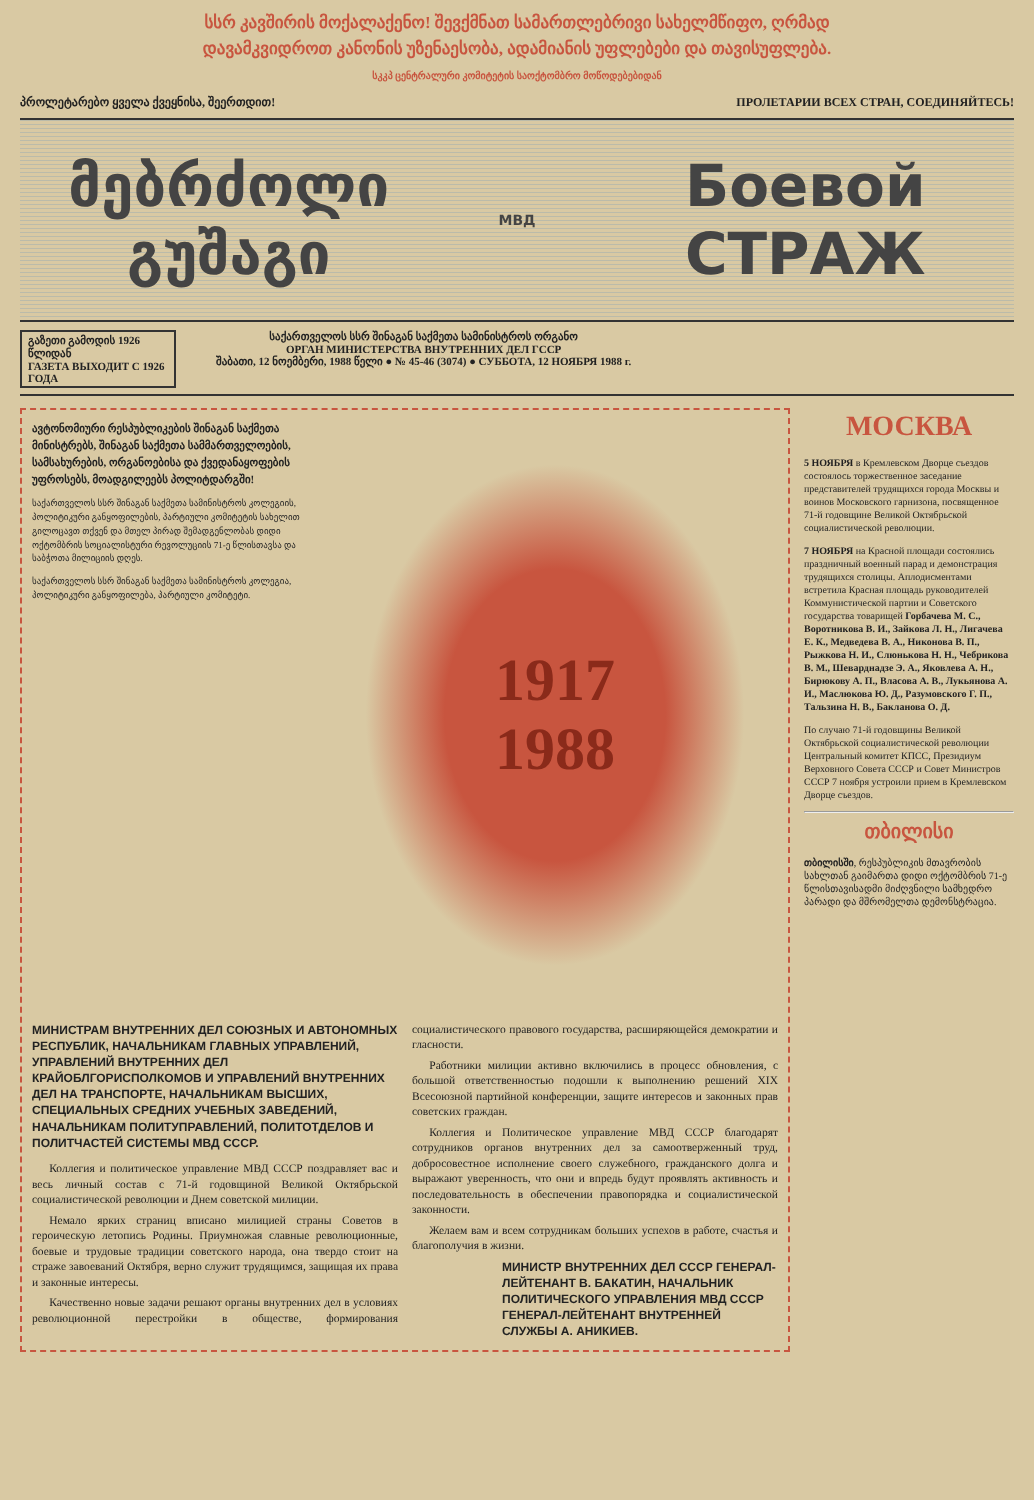სსრ კავშირის მოქალაქენო! შევქმნათ სამართლებრივი სახელმწიფო, ღრმად
დავამკვიდროთ კანონის უზენაესობა, ადამიანის უფლებები და თავისუფლება.
სკკპ ცენტრალური კომიტეტის საოქტომბრო მოწოდებებიდან
პროლეტარებო ყველა ქვეყნისა, შეერთდით! ПРОЛЕТАРИИ ВСЕХ СТРАН, СОЕДИНЯЙТЕСЬ!
მებრძოლი
გუშაგი
МВД
Боевой
СТРАЖ
გაზეთი გამოდის 1926 წლიდან
ГАЗЕТА ВЫХОДИТ С 1926 ГОДА
საქართველოს სსრ შინაგან საქმეთა სამინისტროს ორგანო
ОРГАН МИНИСТЕРСТВА ВНУТРЕННИХ ДЕЛ ГССР
შაბათი, 12 ნოემბერი, 1988 წელი ● № 45-46 (3074) ● СУББОТА, 12 НОЯБРЯ 1988 г.
ავტონომიური რესპუბლიკების შინაგან საქმეთა მინისტრებს, შინაგან საქმეთა სამმართველოების, სამსახურების, ორგანოებისა და ქვედანაყოფების უფროსებს, მოადგილეებს პოლიტდარგში!
საქართველოს სსრ შინაგან საქმეთა სამინისტროს კოლეგიის, პოლიტიკური განყოფილების, პარტიული კომიტეტის სახელით გილოცავთ თქვენ და მთელ პირად შემადგენლობას დიდი ოქტომბრის სოციალისტური რევოლუციის 71-ე წლისთავსა და საბჭოთა მილიციის დღეს.
საქართველოს სსრ შინაგან საქმეთა სამინისტროს კოლეგია, პოლიტიკური განყოფილება, პარტიული კომიტეტი.
1917
1988
МИНИСТРАМ ВНУТРЕННИХ ДЕЛ СОЮЗНЫХ И АВТОНОМНЫХ РЕСПУБЛИК, НАЧАЛЬНИКАМ ГЛАВНЫХ УПРАВЛЕНИЙ, УПРАВЛЕНИЙ ВНУТРЕННИХ ДЕЛ КРАЙОБЛГОРИСПОЛКОМОВ И УПРАВЛЕНИЙ ВНУТРЕННИХ ДЕЛ НА ТРАНСПОРТЕ, НАЧАЛЬНИКАМ ВЫСШИХ, СПЕЦИАЛЬНЫХ СРЕДНИХ УЧЕБНЫХ ЗАВЕДЕНИЙ, НАЧАЛЬНИКАМ ПОЛИТУПРАВЛЕНИЙ, ПОЛИТОТДЕЛОВ И ПОЛИТЧАСТЕЙ СИСТЕМЫ МВД СССР.
Коллегия и политическое управление МВД СССР поздравляет вас и весь личный состав с 71-й годовщиной Великой Октябрьской социалистической революции и Днем советской милиции.
Немало ярких страниц вписано милицией страны Советов в героическую летопись Родины. Приумножая славные революционные, боевые и трудовые традиции советского народа, она твердо стоит на страже завоеваний Октября, верно служит трудящимся, защищая их права и законные интересы.
Качественно новые задачи решают органы внутренних дел в условиях революционной перестройки в обществе, формирования социалистического правового государства, расширяющейся демократии и гласности.
Работники милиции активно включились в процесс обновления, с большой ответственностью подошли к выполнению решений XIX Всесоюзной партийной конференции, защите интересов и законных прав советских граждан.
Коллегия и Политическое управление МВД СССР благодарят сотрудников органов внутренних дел за самоотверженный труд, добросовестное исполнение своего служебного, гражданского долга и выражают уверенность, что они и впредь будут проявлять активность и последовательность в обеспечении правопорядка и социалистической законности.
Желаем вам и всем сотрудникам больших успехов в работе, счастья и благополучия в жизни.
МИНИСТР ВНУТРЕННИХ ДЕЛ СССР ГЕНЕРАЛ-ЛЕЙТЕНАНТ В. БАКАТИН, НАЧАЛЬНИК ПОЛИТИЧЕСКОГО УПРАВЛЕНИЯ МВД СССР ГЕНЕРАЛ-ЛЕЙТЕНАНТ ВНУТРЕННЕЙ СЛУЖБЫ А. АНИКИЕВ.
МОСКВА
5 НОЯБРЯ в Кремлевском Дворце съездов состоялось торжественное заседание представителей трудящихся города Москвы и воинов Московского гарнизона, посвященное 71-й годовщине Великой Октябрьской социалистической революции.
7 НОЯБРЯ на Красной площади состоялись праздничный военный парад и демонстрация трудящихся столицы. Аплодисментами встретила Красная площадь руководителей Коммунистической партии и Советского государства товарищей Горбачева М. С., Воротникова В. И., Зайкова Л. Н., Лигачева Е. К., Медведева В. А., Никонова В. П., Рыжкова Н. И., Слюнькова Н. Н., Чебрикова В. М., Шеварднадзе Э. А., Яковлева А. Н., Бирюкову А. П., Власова А. В., Лукьянова А. И., Маслюкова Ю. Д., Разумовского Г. П., Тальзина Н. В., Бакланова О. Д.
По случаю 71-й годовщины Великой Октябрьской социалистической революции Центральный комитет КПСС, Президиум Верховного Совета СССР и Совет Министров СССР 7 ноября устроили прием в Кремлевском Дворце съездов.
თბილისი
თბილისში, რესპუბლიკის მთავრობის სახლთან გაიმართა დიდი ოქტომბრის 71-ე წლისთავისადმი მიძღვნილი სამხედრო პარადი და მშრომელთა დემონსტრაცია.